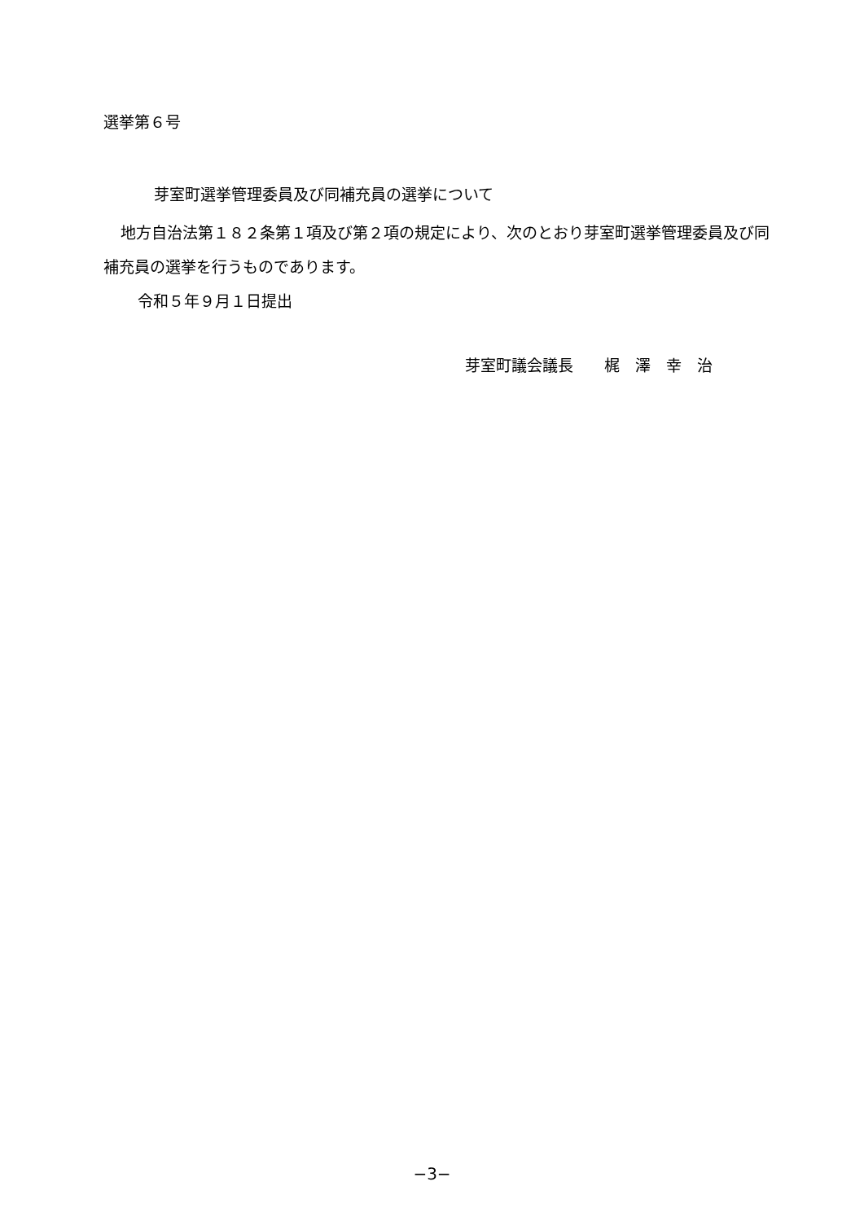選挙第６号
芽室町選挙管理委員及び同補充員の選挙について
地方自治法第１８２条第１項及び第２項の規定により、次のとおり芽室町選挙管理委員及び同補充員の選挙を行うものであります。
令和５年９月１日提出
芽室町議会議長　　梶　澤　幸　治
−3−